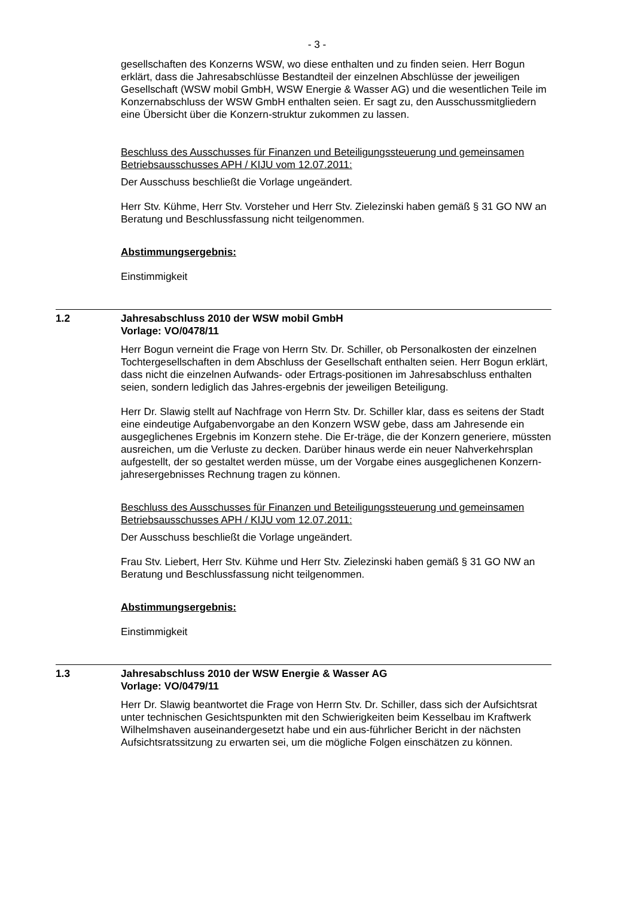- 3 -
gesellschaften des Konzerns WSW, wo diese enthalten und zu finden seien. Herr Bogun erklärt, dass die Jahresabschlüsse Bestandteil der einzelnen Abschlüsse der jeweiligen Gesellschaft (WSW mobil GmbH, WSW Energie & Wasser AG) und die wesentlichen Teile im Konzernabschluss der WSW GmbH enthalten seien. Er sagt zu, den Ausschussmitgliedern eine Übersicht über die Konzern-struktur zukommen zu lassen.
Beschluss des Ausschusses für Finanzen und Beteiligungssteuerung und gemeinsamen Betriebsausschusses APH / KIJU vom 12.07.2011:
Der Ausschuss beschließt die Vorlage ungeändert.
Herr Stv. Kühme, Herr Stv. Vorsteher und Herr Stv. Zielezinski haben gemäß § 31 GO NW an Beratung und Beschlussfassung nicht teilgenommen.
Abstimmungsergebnis:
Einstimmigkeit
1.2 Jahresabschluss 2010 der WSW mobil GmbH
Vorlage: VO/0478/11
Herr Bogun verneint die Frage von Herrn Stv. Dr. Schiller, ob Personalkosten der einzelnen Tochtergesellschaften in dem Abschluss der Gesellschaft enthalten seien. Herr Bogun erklärt, dass nicht die einzelnen Aufwands- oder Ertrags-positionen im Jahresabschluss enthalten seien, sondern lediglich das Jahres-ergebnis der jeweiligen Beteiligung.
Herr Dr. Slawig stellt auf Nachfrage von Herrn Stv. Dr. Schiller klar, dass es seitens der Stadt eine eindeutige Aufgabenvorgabe an den Konzern WSW gebe, dass am Jahresende ein ausgeglichenes Ergebnis im Konzern stehe. Die Er-träge, die der Konzern generiere, müssten ausreichen, um die Verluste zu decken. Darüber hinaus werde ein neuer Nahverkehrsplan aufgestellt, der so gestaltet werden müsse, um der Vorgabe eines ausgeglichenen Konzern-jahresergebnisses Rechnung tragen zu können.
Beschluss des Ausschusses für Finanzen und Beteiligungssteuerung und gemeinsamen Betriebsausschusses APH / KIJU vom 12.07.2011:
Der Ausschuss beschließt die Vorlage ungeändert.
Frau Stv. Liebert, Herr Stv. Kühme und Herr Stv. Zielezinski haben gemäß § 31 GO NW an Beratung und Beschlussfassung nicht teilgenommen.
Abstimmungsergebnis:
Einstimmigkeit
1.3 Jahresabschluss 2010 der WSW Energie & Wasser AG
Vorlage: VO/0479/11
Herr Dr. Slawig beantwortet die Frage von Herrn Stv. Dr. Schiller, dass sich der Aufsichtsrat unter technischen Gesichtspunkten mit den Schwierigkeiten beim Kesselbau im Kraftwerk Wilhelmshaven auseinandergesetzt habe und ein aus-führlicher Bericht in der nächsten Aufsichtsratssitzung zu erwarten sei, um die mögliche Folgen einschätzen zu können.